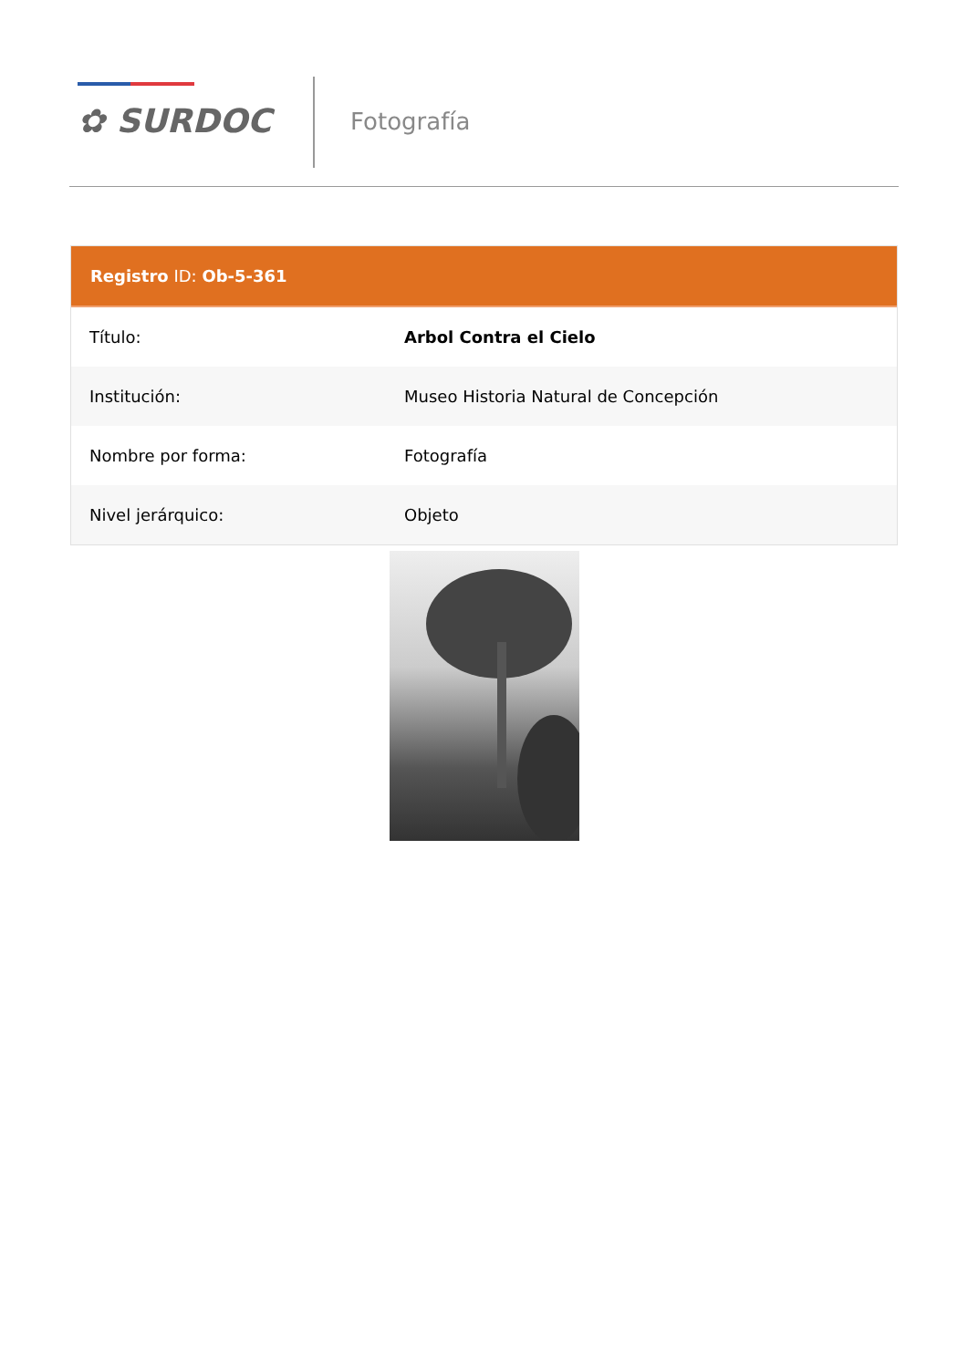✿ SURDOC Fotografía
Registro ID: Ob-5-361
| Título: | Arbol Contra el Cielo |
| Institución: | Museo Historia Natural de Concepción |
| Nombre por forma: | Fotografía |
| Nivel jerárquico: | Objeto |